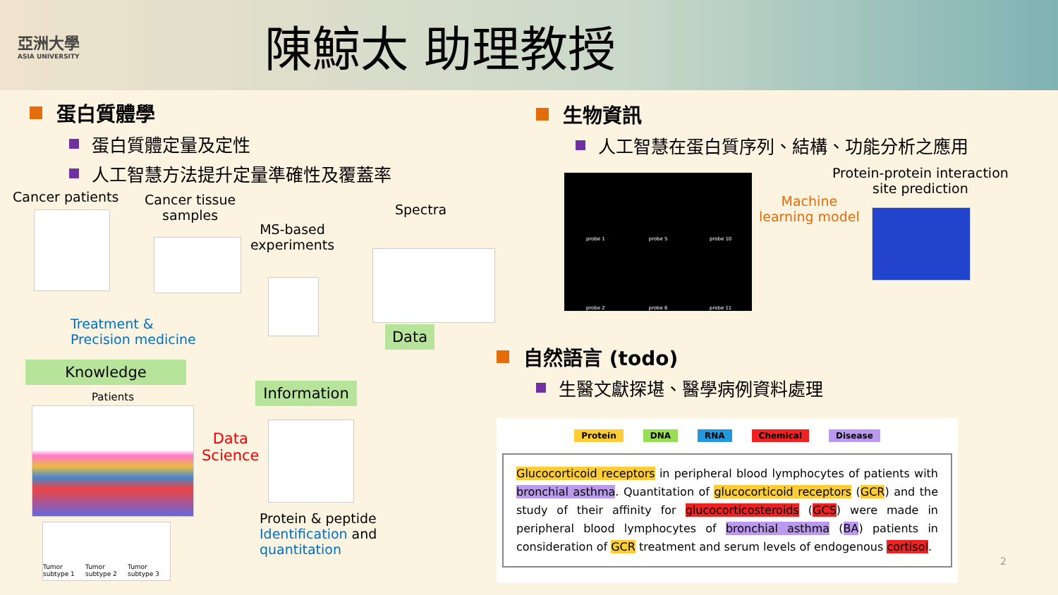亞洲大學
ASIA UNIVERSITY
陳鯨太 助理教授
蛋白質體學
蛋白質體定量及定性
人工智慧方法提升定量準確性及覆蓋率
Cancer patients
Cancer tissue
samples
MS-based
experiments
Spectra
Data
Treatment &
Precision medicine
Knowledge
Patients
Data
Science
Information
Protein & peptide
Identification and
quantitation
Tumor subtype 1 Tumor subtype 2 Tumor subtype 3
生物資訊
人工智慧在蛋白質序列、結構、功能分析之應用
probe 1
probe 5
probe 10
probe 2
probe 6
probe 11
Machine
learning model
Protein-protein interaction
site prediction
自然語言 (todo)
生醫文獻探堪、醫學病例資料處理
Protein DNA RNA Chemical Disease
Glucocorticoid receptors in peripheral blood lymphocytes of patients with bronchial asthma. Quantitation of glucocorticoid receptors (GCR) and the study of their affinity for glucocorticosteroids (GCS) were made in peripheral blood lymphocytes of bronchial asthma (BA) patients in consideration of GCR treatment and serum levels of endogenous cortisol.
2